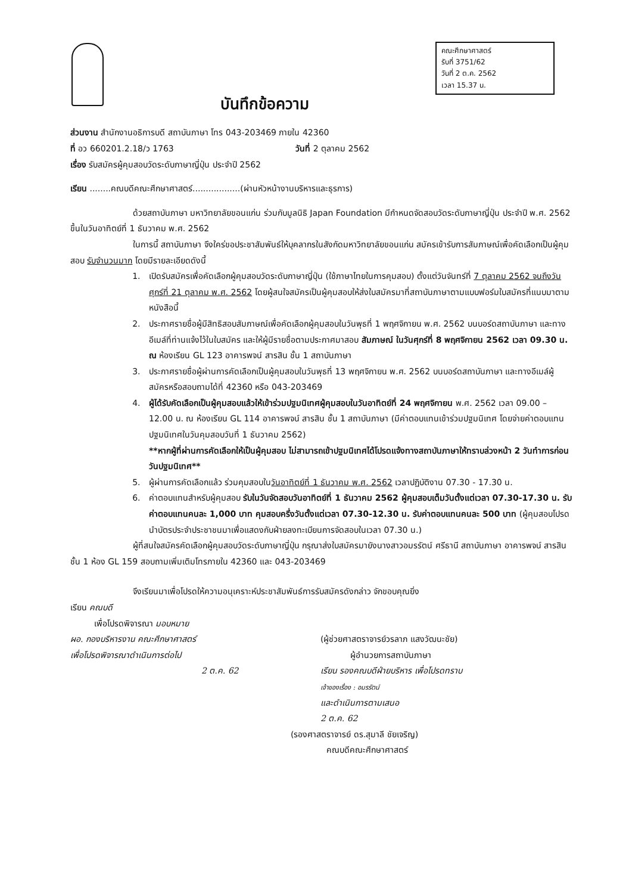คณะศึกษาศาสตร์
รับที่ 3751/62
วันที่ 2 ต.ค. 2562
เวลา 15.37 น.
บันทึกข้อความ
ส่วนงาน สำนักงานอธิการบดี สถาบันภาษา โทร 043-203469 ภายใน 42360
ที่ อว 660201.2.18/ว 1763 วันที่ 2 ตุลาคม 2562
เรื่อง รับสมัครผู้คุมสอบวัดระดับภาษาญี่ปุ่น ประจำปี 2562
เรียน ........คณบดีคณะศึกษาศาสตร์..................(ผ่านหัวหน้างานบริหารและธุรการ)
ด้วยสถาบันภาษา มหาวิทยาลัยขอนแก่น ร่วมกับมูลนิธิ Japan Foundation มีกำหนดจัดสอบวัดระดับภาษาญี่ปุ่น ประจำปี พ.ศ. 2562 ขึ้นในวันอาทิตย์ที่ 1 ธันวาคม พ.ศ. 2562
ในการนี้ สถาบันภาษา จึงใคร่ขอประชาสัมพันธ์ให้บุคลากรในสังกัดมหาวิทยาลัยขอนแก่น สมัครเข้ารับการสัมภาษณ์เพื่อคัดเลือกเป็นผู้คุมสอบ รับจำนวนมาก โดยมีรายละเอียดดังนี้
1. เปิดรับสมัครเพื่อคัดเลือกผู้คุมสอบวัดระดับภาษาญี่ปุ่น (ใช้ภาษาไทยในการคุมสอบ) ตั้งแต่วันจันทร์ที่ 7 ตุลาคม 2562 จนถึงวันศุกร์ที่ 21 ตุลาคม พ.ศ. 2562 โดยผู้สนใจสมัครเป็นผู้คุมสอบให้ส่งใบสมัครมาที่สถาบันภาษาตามแบบฟอร์มใบสมัครที่แนบมาตามหนังสือนี้
2. ประกาศรายชื่อผู้มีสิทธิสอบสัมภาษณ์เพื่อคัดเลือกผู้คุมสอบในวันพุธที่ 1 พฤศจิกายน พ.ศ. 2562 บนบอร์ดสถาบันภาษา และทางอีเมล์ที่ท่านแจ้งไว้ในใบสมัคร และให้ผู้มีรายชื่อตามประกาศมาสอบ สัมภาษณ์ ในวันศุกร์ที่ 8 พฤศจิกายน 2562 เวลา 09.30 น. ณ ห้องเรียน GL 123 อาคารพจน์ สารสิน ชั้น 1 สถาบันภาษา
3. ประกาศรายชื่อผู้ผ่านการคัดเลือกเป็นผู้คุมสอบในวันพุธที่ 13 พฤศจิกายน พ.ศ. 2562 บนบอร์ดสถาบันภาษา และทางอีเมล์ผู้สมัครหรือสอบถามได้ที่ 42360 หรือ 043-203469
4. ผู้ได้รับคัดเลือกเป็นผู้คุมสอบแล้วให้เข้าร่วมปฐมนิเทศผู้คุมสอบในวันอาทิตย์ที่ 24 พฤศจิกายน พ.ศ. 2562 เวลา 09.00 – 12.00 น. ณ ห้องเรียน GL 114 อาคารพจน์ สารสิน ชั้น 1 สถาบันภาษา (มีค่าตอบแทนเข้าร่วมปฐมนิเทศ โดยจ่ายค่าตอบแทนปฐมนิเทศในวันคุมสอบวันที่ 1 ธันวาคม 2562)
**หากผู้ที่ผ่านการคัดเลือกให้เป็นผู้คุมสอบ ไม่สามารถเข้าปฐมนิเทศได้โปรดแจ้งทางสถาบันภาษาให้ทราบล่วงหน้า 2 วันทำการก่อนวันปฐมนิเทศ**
5. ผู้ผ่านการคัดเลือกแล้ว ร่วมคุมสอบในวันอาทิตย์ที่ 1 ธันวาคม พ.ศ. 2562 เวลาปฏิบัติงาน 07.30 - 17.30 น.
6. ค่าตอบแทนสำหรับผู้คุมสอบ รับในวันจัดสอบวันอาทิตย์ที่ 1 ธันวาคม 2562 ผู้คุมสอบเต็มวันตั้งแต่เวลา 07.30-17.30 น. รับค่าตอบแทนคนละ 1,000 บาท คุมสอบครึ่งวันตั้งแต่เวลา 07.30-12.30 น. รับค่าตอบแทนคนละ 500 บาท (ผู้คุมสอบโปรดนำบัตรประจำประชาชนมาเพื่อแสดงกับฝ่ายลงทะเบียนการจัดสอบในเวลา 07.30 น.)
ผู้ที่สนใจสมัครคัดเลือกผู้คุมสอบวัดระดับภาษาญี่ปุ่น กรุณาส่งใบสมัครมายังนางสาวอมรรัตน์ ศรีธานี สถาบันภาษา อาคารพจน์ สารสิน ชั้น 1 ห้อง GL 159 สอบถามเพิ่มเติมโทรภายใน 42360 และ 043-203469
จึงเรียนมาเพื่อโปรดให้ความอนุเคราะห์ประชาสัมพันธ์การรับสมัครดังกล่าว จักขอบคุณยิ่ง
เรียน คณบดี
เพื่อโปรดพิจารณา มอบหมาย
ผอ. กองบริหารงาน คณะศึกษาศาสตร์
เพื่อโปรดพิจารณาดำเนินการต่อไป
2 ต.ค. 62
(ผู้ช่วยศาสตราจารย์วรลาภ แสงวัฒนะชัย)
ผู้อำนวยการสถาบันภาษา
เรียน รองคณบดีฝ่ายบริหาร เพื่อโปรดทราบ
เจ้าของเรื่อง : อมรรัตน์
และดำเนินการตามเสนอ
2 ต.ค. 62
(รองศาสตราจารย์ ดร.สุมาลี ชัยเจริญ)
คณบดีคณะศึกษาศาสตร์